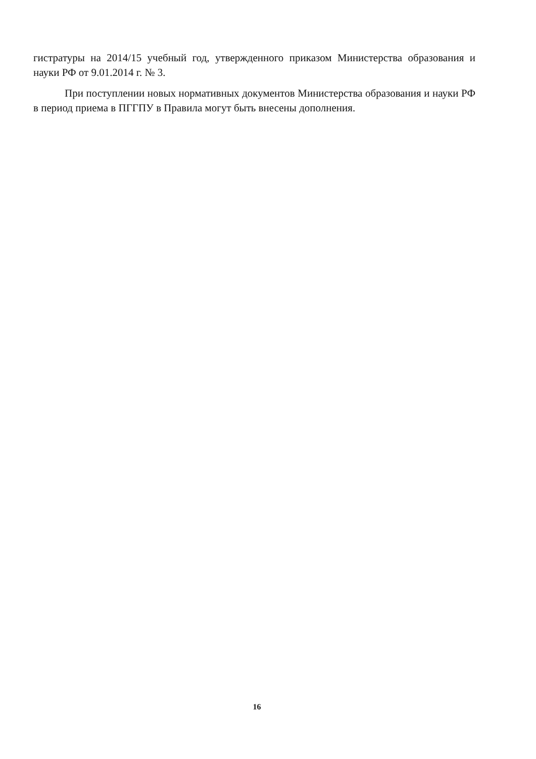гистратуры на 2014/15 учебный год, утвержденного приказом Министерства образования и науки РФ от 9.01.2014 г. № 3.
При поступлении новых нормативных документов Министерства образования и науки РФ в период приема в ПГГПУ в Правила могут быть внесены дополнения.
16